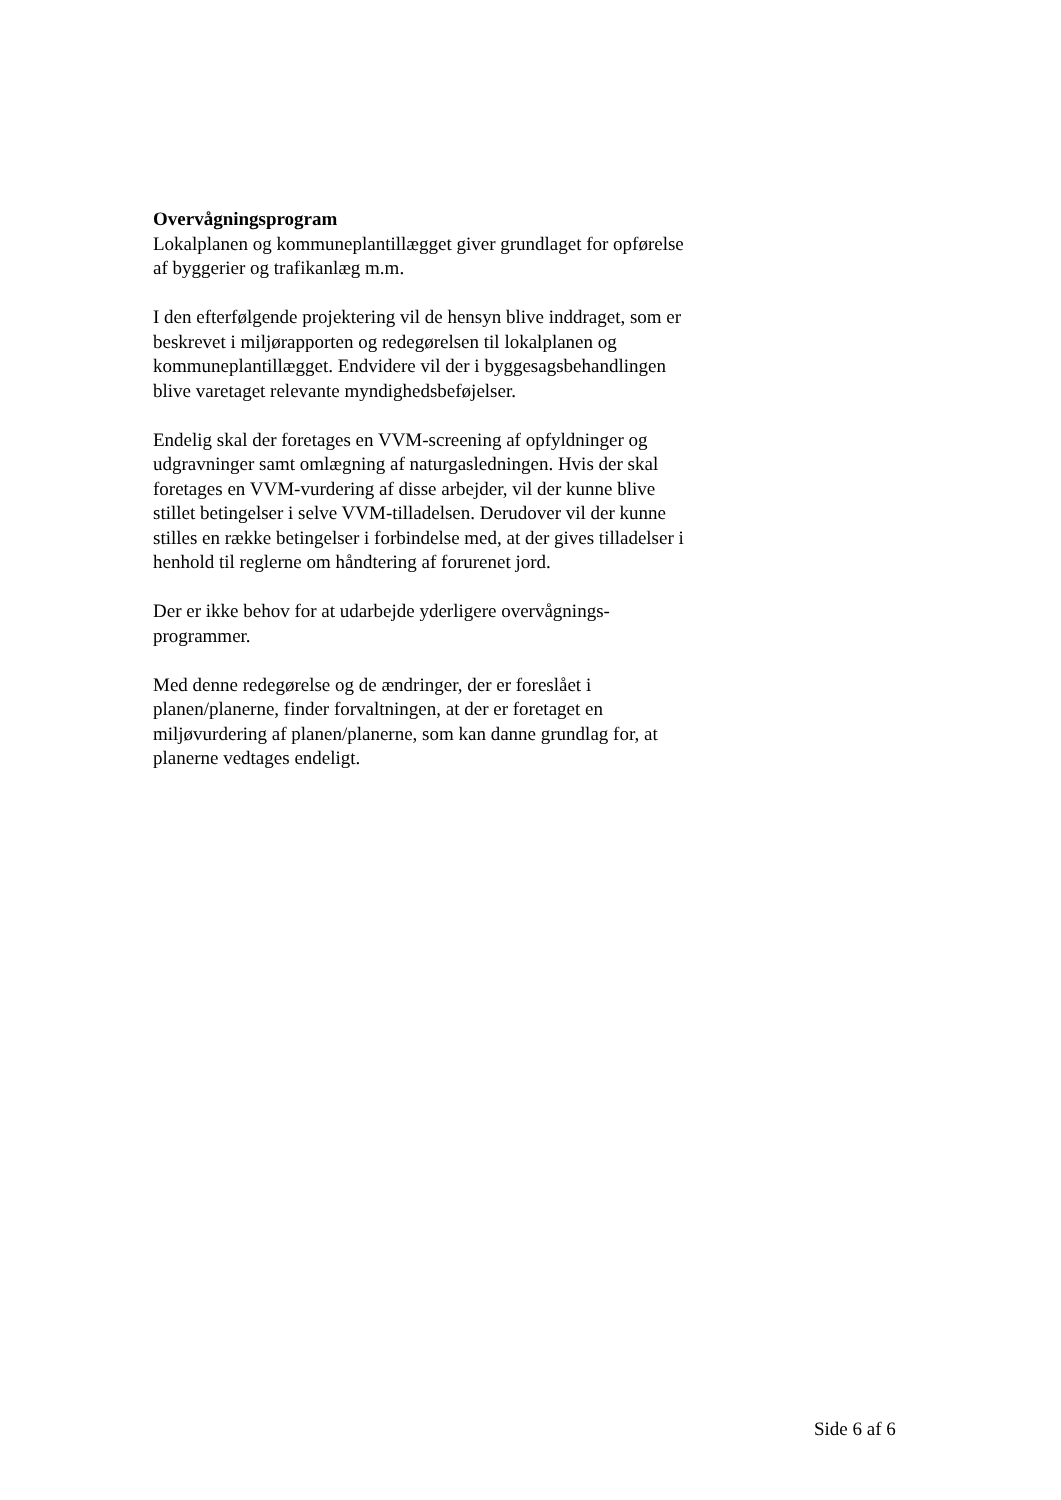Overvågningsprogram
Lokalplanen og kommuneplantillægget giver grundlaget for opførelse
af byggerier og trafikanlæg m.m.
I den efterfølgende projektering vil de hensyn blive inddraget, som er
beskrevet i miljørapporten og redegørelsen til lokalplanen og
kommuneplantillægget. Endvidere vil der i byggesagsbehandlingen
blive varetaget relevante myndighedsbeføjelser.
Endelig skal der foretages en VVM-screening af opfyldninger og
udgravninger samt omlægning af naturgasledningen. Hvis der skal
foretages en VVM-vurdering af disse arbejder, vil der kunne blive
stillet betingelser i selve VVM-tilladelsen. Derudover vil der kunne
stilles en række betingelser i forbindelse med, at der gives tilladelser i
henhold til reglerne om håndtering af forurenet jord.
Der er ikke behov for at udarbejde yderligere overvågnings-
programmer.
Med denne redegørelse og de ændringer, der er foreslået i
planen/planerne, finder forvaltningen, at der er foretaget en
miljøvurdering af planen/planerne, som kan danne grundlag for, at
planerne vedtages endeligt.
Side 6 af 6